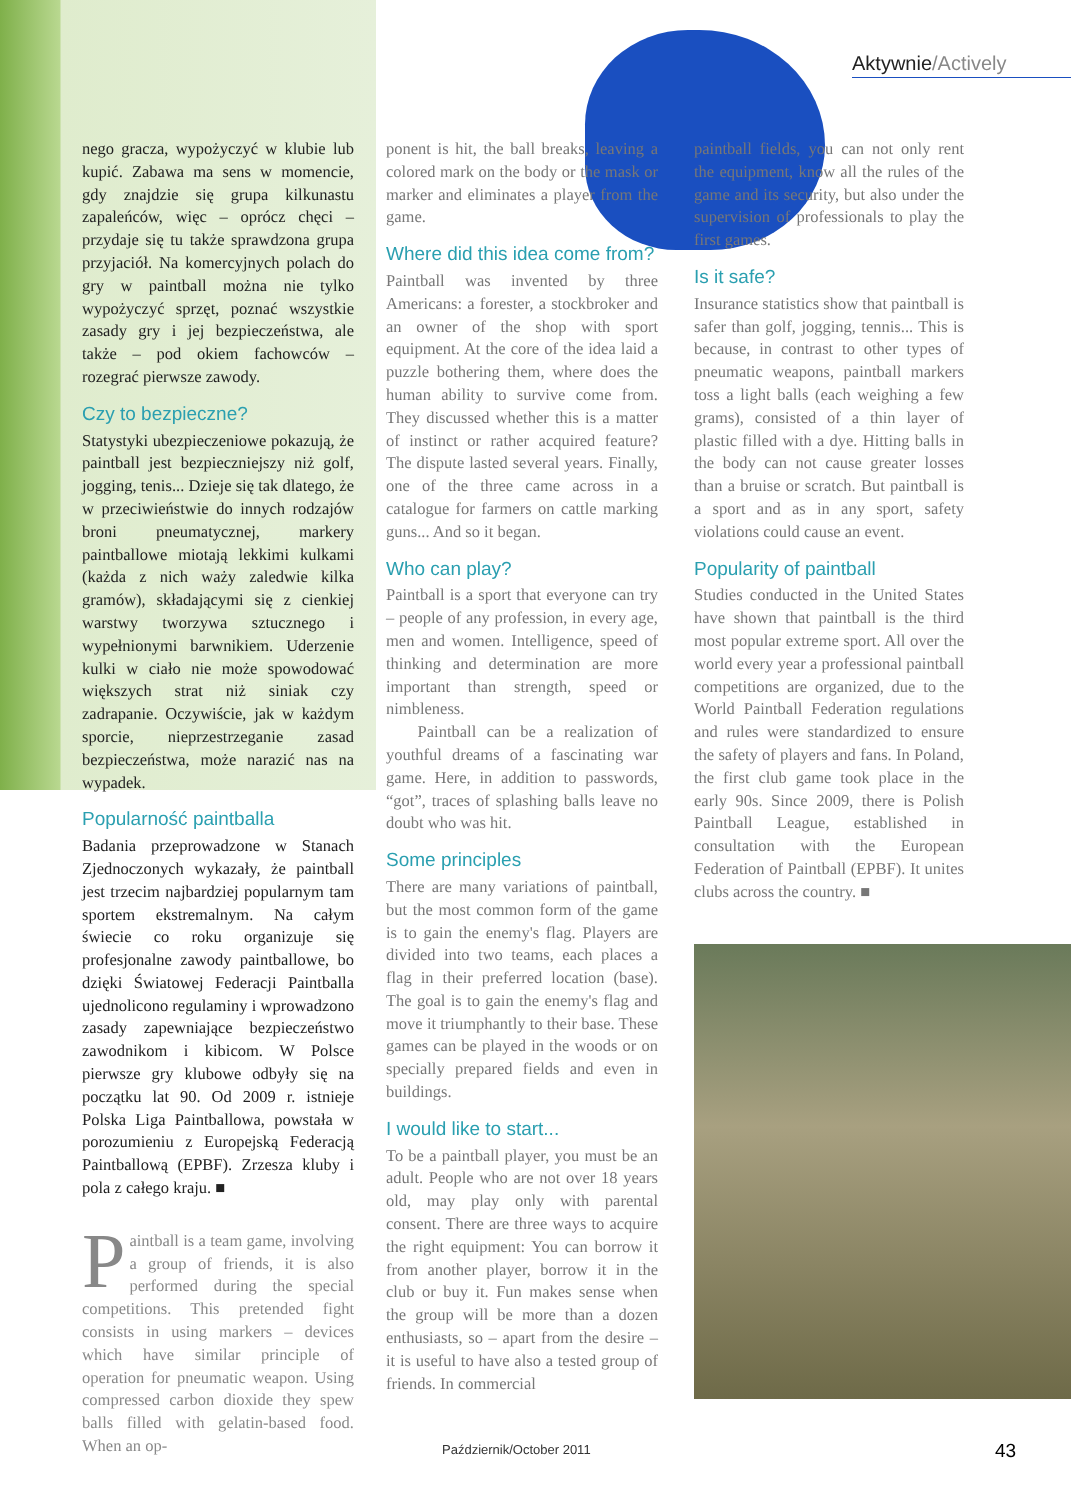Aktywnie/Actively
nego gracza, wypożyczyć w klubie lub kupić. Zabawa ma sens w momencie, gdy znajdzie się grupa kilkunastu zapaleńców, więc – oprócz chęci – przydaje się tu także sprawdzona grupa przyjaciół. Na komercyjnych polach do gry w paintball można nie tylko wypożyczyć sprzęt, poznać wszystkie zasady gry i jej bezpieczeństwa, ale także – pod okiem fachowców – rozegrać pierwsze zawody.
Czy to bezpieczne?
Statystyki ubezpieczeniowe pokazują, że paintball jest bezpieczniejszy niż golf, jogging, tenis... Dzieje się tak dlatego, że w przeciwieństwie do innych rodzajów broni pneumatycznej, markery paintballowe miotają lekkimi kulkami (każda z nich waży zaledwie kilka gramów), składającymi się z cienkiej warstwy tworzywa sztucznego i wypełnionymi barwnikiem. Uderzenie kulki w ciało nie może spowodować większych strat niż siniak czy zadrapanie. Oczywiście, jak w każdym sporcie, nieprzestrzeganie zasad bezpieczeństwa, może narazić nas na wypadek.
Popularność paintballa
Badania przeprowadzone w Stanach Zjednoczonych wykazały, że paintball jest trzecim najbardziej popularnym tam sportem ekstremalnym. Na całym świecie co roku organizuje się profesjonalne zawody paintballowe, bo dzięki Światowej Federacji Paintballa ujednolicono regulaminy i wprowadzono zasady zapewniające bezpieczeństwo zawodnikom i kibicom. W Polsce pierwsze gry klubowe odbyły się na początku lat 90. Od 2009 r. istnieje Polska Liga Paintballowa, powstała w porozumieniu z Europejską Federacją Paintballową (EPBF). Zrzesza kluby i pola z całego kraju. ■
Paintball is a team game, involving a group of friends, it is also performed during the special competitions. This pretended fight consists in using markers – devices which have similar principle of operation for pneumatic weapon. Using compressed carbon dioxide they spew balls filled with gelatin-based food. When an op-
ponent is hit, the ball breaks, leaving a colored mark on the body or the mask or marker and eliminates a player from the game.
Where did this idea come from?
Paintball was invented by three Americans: a forester, a stockbroker and an owner of the shop with sport equipment. At the core of the idea laid a puzzle bothering them, where does the human ability to survive come from. They discussed whether this is a matter of instinct or rather acquired feature? The dispute lasted several years. Finally, one of the three came across in a catalogue for farmers on cattle marking guns... And so it began.
Who can play?
Paintball is a sport that everyone can try – people of any profession, in every age, men and women. Intelligence, speed of thinking and determination are more important than strength, speed or nimbleness.
Paintball can be a realization of youthful dreams of a fascinating war game. Here, in addition to passwords, “got”, traces of splashing balls leave no doubt who was hit.
Some principles
There are many variations of paintball, but the most common form of the game is to gain the enemy's flag. Players are divided into two teams, each places a flag in their preferred location (base). The goal is to gain the enemy's flag and move it triumphantly to their base. These games can be played in the woods or on specially prepared fields and even in buildings.
I would like to start...
To be a paintball player, you must be an adult. People who are not over 18 years old, may play only with parental consent. There are three ways to acquire the right equipment: You can borrow it from another player, borrow it in the club or buy it. Fun makes sense when the group will be more than a dozen enthusiasts, so – apart from the desire – it is useful to have also a tested group of friends. In commercial
paintball fields, you can not only rent the equipment, know all the rules of the game and its security, but also under the supervision of professionals to play the first games.
Is it safe?
Insurance statistics show that paintball is safer than golf, jogging, tennis... This is because, in contrast to other types of pneumatic weapons, paintball markers toss a light balls (each weighing a few grams), consisted of a thin layer of plastic filled with a dye. Hitting balls in the body can not cause greater losses than a bruise or scratch. But paintball is a sport and as in any sport, safety violations could cause an event.
Popularity of paintball
Studies conducted in the United States have shown that paintball is the third most popular extreme sport. All over the world every year a professional paintball competitions are organized, due to the World Paintball Federation regulations and rules were standardized to ensure the safety of players and fans. In Poland, the first club game took place in the early 90s. Since 2009, there is Polish Paintball League, established in consultation with the European Federation of Paintball (EPBF). It unites clubs across the country. ■
Październik/October 2011 43